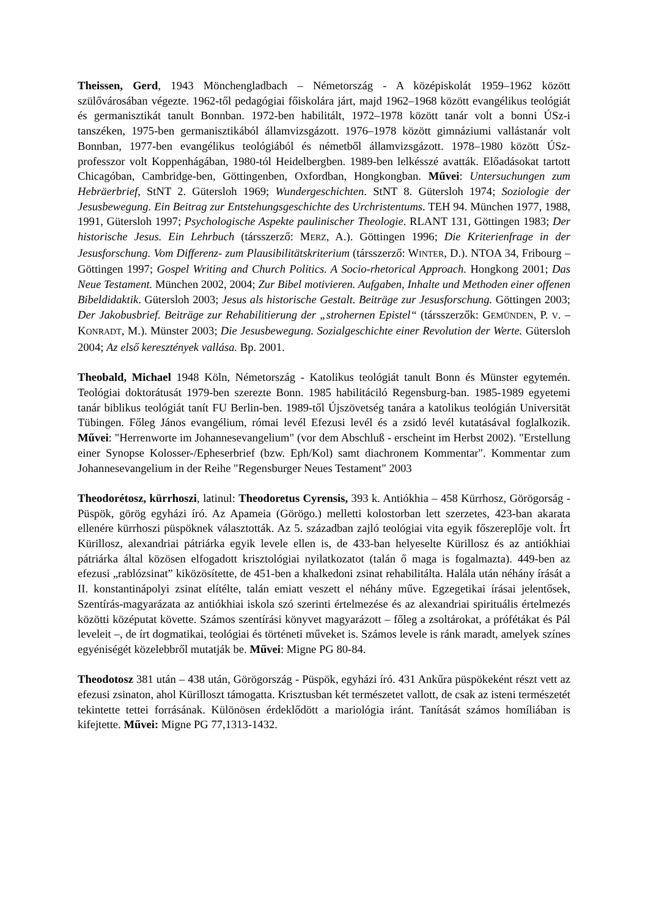Theissen, Gerd, 1943 Mönchengladbach – Németország - A középiskolát 1959–1962 között szülővárosában végezte. 1962-től pedagógiai főiskolára járt, majd 1962–1968 között evangélikus teológiát és germanisztikát tanult Bonnban. 1972-ben habilitált, 1972–1978 között tanár volt a bonni ÚSz-i tanszéken, 1975-ben germanisztikából államvizsgázott. 1976–1978 között gimnáziumi vallástanár volt Bonnban, 1977-ben evangélikus teológiából és németből államvizsgázott. 1978–1980 között ÚSz-professzor volt Koppenhágában, 1980-tól Heidelbergben. 1989-ben lelkésszé avatták. Előadásokat tartott Chicagóban, Cambridge-ben, Göttingenben, Oxfordban, Hongkongban. Művei: Untersuchungen zum Hebräerbrief, StNT 2. Gütersloh 1969; Wundergeschichten. StNT 8. Gütersloh 1974; Soziologie der Jesusbewegung. Ein Beitrag zur Entstehungsgeschichte des Urchristentums. TEH 94. München 1977, 1988, 1991, Gütersloh 1997; Psychologische Aspekte paulinischer Theologie. RLANT 131, Göttingen 1983; Der historische Jesus. Ein Lehrbuch (társszerző: MERZ, A.). Göttingen 1996; Die Kriterienfrage in der Jesusforschung. Vom Differenz- zum Plausibilitätskriterium (társszerző: WINTER, D.). NTOA 34, Fribourg – Göttingen 1997; Gospel Writing and Church Politics. A Socio-rhetorical Approach. Hongkong 2001; Das Neue Testament. München 2002, 2004; Zur Bibel motivieren. Aufgaben, Inhalte und Methoden einer offenen Bibeldidaktik. Gütersloh 2003; Jesus als historische Gestalt. Beiträge zur Jesusforschung. Göttingen 2003; Der Jakobusbrief. Beiträge zur Rehabilitierung der „strohernen Epistel“ (társszerzők: GEMÜNDEN, P. V. – KONRADT, M.). Münster 2003; Die Jesusbewegung. Sozialgeschichte einer Revolution der Werte. Gütersloh 2004; Az első keresztények vallása. Bp. 2001.
Theobald, Michael 1948 Köln, Németország - Katolikus teológiát tanult Bonn és Münster egytemén. Teológiai doktorátusát 1979-ben szerezte Bonn. 1985 habilitáciló Regensburg-ban. 1985-1989 egyetemi tanár biblikus teológiát tanít FU Berlin-ben. 1989-től Újszövetség tanára a katolikus teológián Universität Tübingen. Főleg János evangélium, római levél Efezusi levél és a zsidó levél kutatásával foglalkozik. Művei: "Herrenworte im Johannesevangelium" (vor dem Abschluß - erscheint im Herbst 2002). "Erstellung einer Synopse Kolosser-/Epheserbrief (bzw. Eph/Kol) samt diachronem Kommentar". Kommentar zum Johannesevangelium in der Reihe "Regensburger Neues Testament" 2003
Theodorétosz, kürrhoszi, latinul: Theodoretus Cyrensis, 393 k. Antiókhia – 458 Kürrhosz, Görögorság - Püspök, görög egyházi író. Az Apameia (Görögo.) melletti kolostorban lett szerzetes, 423-ban akarata ellenére kürrhoszi püspöknek választották. Az 5. században zajló teológiai vita egyik főszereplője volt. Írt Kürillosz, alexandriai pátriárka egyik levele ellen is, de 433-ban helyeselte Kürillosz és az antiókhiai pátriárka által közösen elfogadott krisztológiai nyilatkozatot (talán ő maga is fogalmazta). 449-ben az efezusi „rablózsinat” kiközösítette, de 451-ben a khalkedoni zsinat rehabilitálta. Halála után néhány írását a II. konstantinápolyi zsinat elítélte, talán emiatt veszett el néhány műve. Egzegetikai írásai jelentősek, Szentírás-magyarázata az antiókhiai iskola szó szerinti értelmezése és az alexandriai spirituális értelmezés közötti középutat követte. Számos szentírási könyvet magyarázott – főleg a zsoltárokat, a prófétákat és Pál leveleit –, de írt dogmatikai, teológiai és történeti műveket is. Számos levele is ránk maradt, amelyek színes egyéniségét közelebbről mutatják be. Művei: Migne PG 80-84.
Theodotosz 381 után – 438 után, Görögország - Püspök, egyházi író. 431 Ankűra püspökeként részt vett az efezusi zsinaton, ahol Kürilloszt támogatta. Krisztusban két természetet vallott, de csak az isteni természetét tekintette tettei forrásának. Különösen érdeklődött a mariológia iránt. Tanítását számos homíliában is kifejtette. Művei: Migne PG 77,1313-1432.